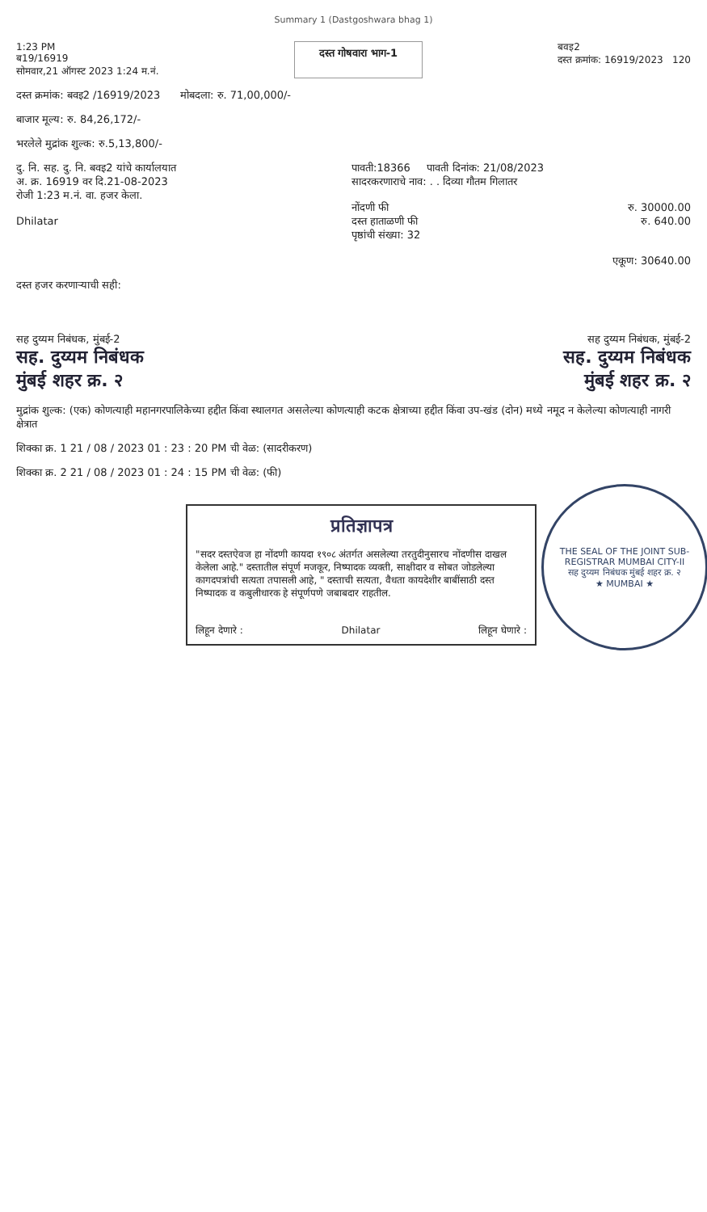Summary 1 (Dastgoshwara bhag 1)
1:23 PM
ब19/16919
सोमवार,21 ऑगस्ट 2023 1:24 म.नं.
दस्त गोषवारा भाग-1
बवइ2
दस्त क्रमांक: 16919/2023 120
दस्त क्रमांक: बवइ2 /16919/2023 मोबदला: रु. 71,00,000/-
बाजार मूल्य: रु. 84,26,172/-
भरलेले मुद्रांक शुल्क: रु.5,13,800/-
दु. नि. सह. दु. नि. बवइ2 यांचे कार्यालयात
अ. क्र. 16919 वर दि.21-08-2023
रोजी 1:23 म.नं. वा. हजर केला.
Dhilatar
पावती:18366 पावती दिनांक: 21/08/2023
सादरकरणाराचे नाव: . . दिव्या गौतम गिलातर
नोंदणी फी रु. 30000.00
दस्त हाताळणी फी रु. 640.00
पृष्ठांची संख्या: 32
एकूण: 30640.00
दस्त हजर करणाऱ्याची सही:
सह दुय्यम निबंधक, मुंबई-2
सह. दुय्यम निबंधक
मुंबई शहर क्र. २
सह दुय्यम निबंधक, मुंबई-2
सह. दुय्यम निबंधक
मुंबई शहर क्र. २
मुद्रांक शुल्क: (एक) कोणत्याही महानगरपालिकेच्या हद्दीत किंवा स्थालगत असलेल्या कोणत्याही कटक क्षेत्राच्या हद्दीत किंवा उप-खंड (दोन) मध्ये नमूद न केलेल्या कोणत्याही नागरी क्षेत्रात
शिक्का क्र. 1 21 / 08 / 2023 01 : 23 : 20 PM ची वेळ: (सादरीकरण)
शिक्का क्र. 2 21 / 08 / 2023 01 : 24 : 15 PM ची वेळ: (फी)
प्रतिज्ञापत्र
"सदर दस्तऐवज हा नोंदणी कायदा १९०८ अंतर्गत असलेल्या तरतुदीनुसारच नोंदणीस दाखल केलेला आहे." दस्तातील संपूर्ण मजकूर, निष्पादक व्यक्ती, साक्षीदार व सोबत जोडलेल्या कागदपत्रांची सत्यता तपासली आहे, " दस्ताची सत्यता, वैधता कायदेशीर बाबींसाठी दस्त निष्पादक व कबुलीधारक हे संपूर्णपणे जबाबदार राहतील.
लिहून देणारे : Dhilatar लिहून घेणारे :
THE SEAL OF THE JOINT SUB-REGISTRAR MUMBAI CITY-II
सह दुय्यम निबंधक मुंबई शहर क्र. २
★ MUMBAI ★